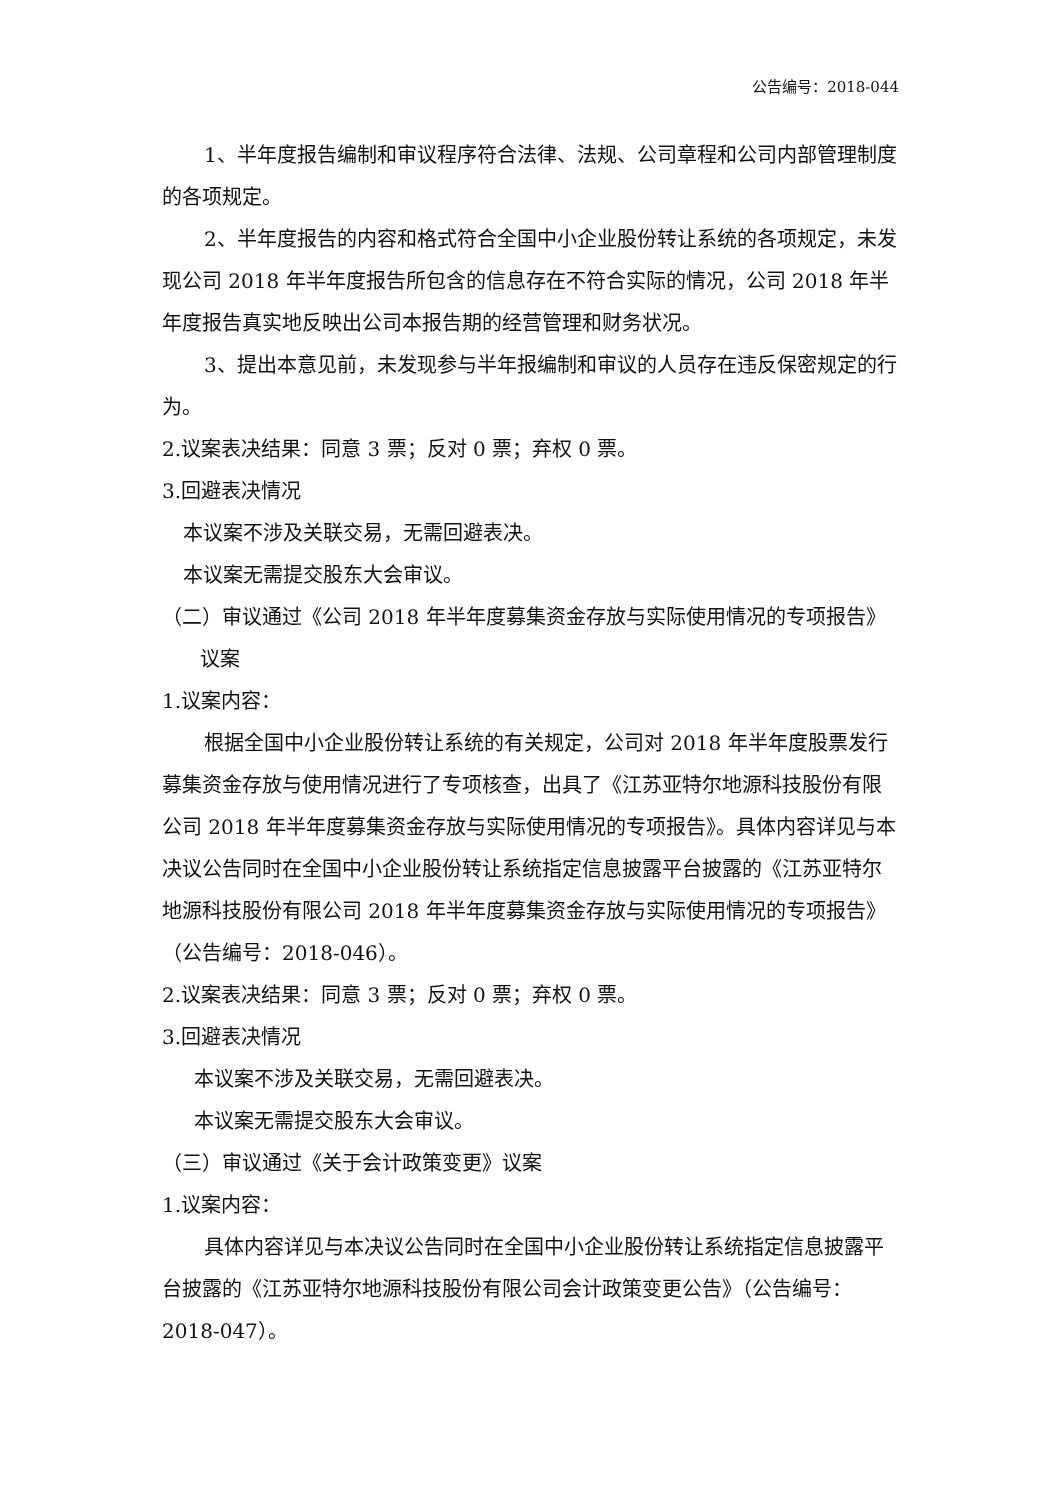公告编号：2018-044
1、半年度报告编制和审议程序符合法律、法规、公司章程和公司内部管理制度的各项规定。
2、半年度报告的内容和格式符合全国中小企业股份转让系统的各项规定，未发现公司 2018 年半年度报告所包含的信息存在不符合实际的情况，公司 2018 年半年度报告真实地反映出公司本报告期的经营管理和财务状况。
3、提出本意见前，未发现参与半年报编制和审议的人员存在违反保密规定的行为。
2.议案表决结果：同意 3 票；反对 0 票；弃权 0 票。
3.回避表决情况
本议案不涉及关联交易，无需回避表决。
本议案无需提交股东大会审议。
（二）审议通过《公司 2018 年半年度募集资金存放与实际使用情况的专项报告》
议案
1.议案内容：
根据全国中小企业股份转让系统的有关规定，公司对 2018 年半年度股票发行募集资金存放与使用情况进行了专项核查，出具了《江苏亚特尔地源科技股份有限公司 2018 年半年度募集资金存放与实际使用情况的专项报告》。具体内容详见与本决议公告同时在全国中小企业股份转让系统指定信息披露平台披露的《江苏亚特尔地源科技股份有限公司 2018 年半年度募集资金存放与实际使用情况的专项报告》（公告编号：2018-046）。
2.议案表决结果：同意 3 票；反对 0 票；弃权 0 票。
3.回避表决情况
本议案不涉及关联交易，无需回避表决。
本议案无需提交股东大会审议。
（三）审议通过《关于会计政策变更》议案
1.议案内容：
具体内容详见与本决议公告同时在全国中小企业股份转让系统指定信息披露平台披露的《江苏亚特尔地源科技股份有限公司会计政策变更公告》（公告编号：2018-047）。